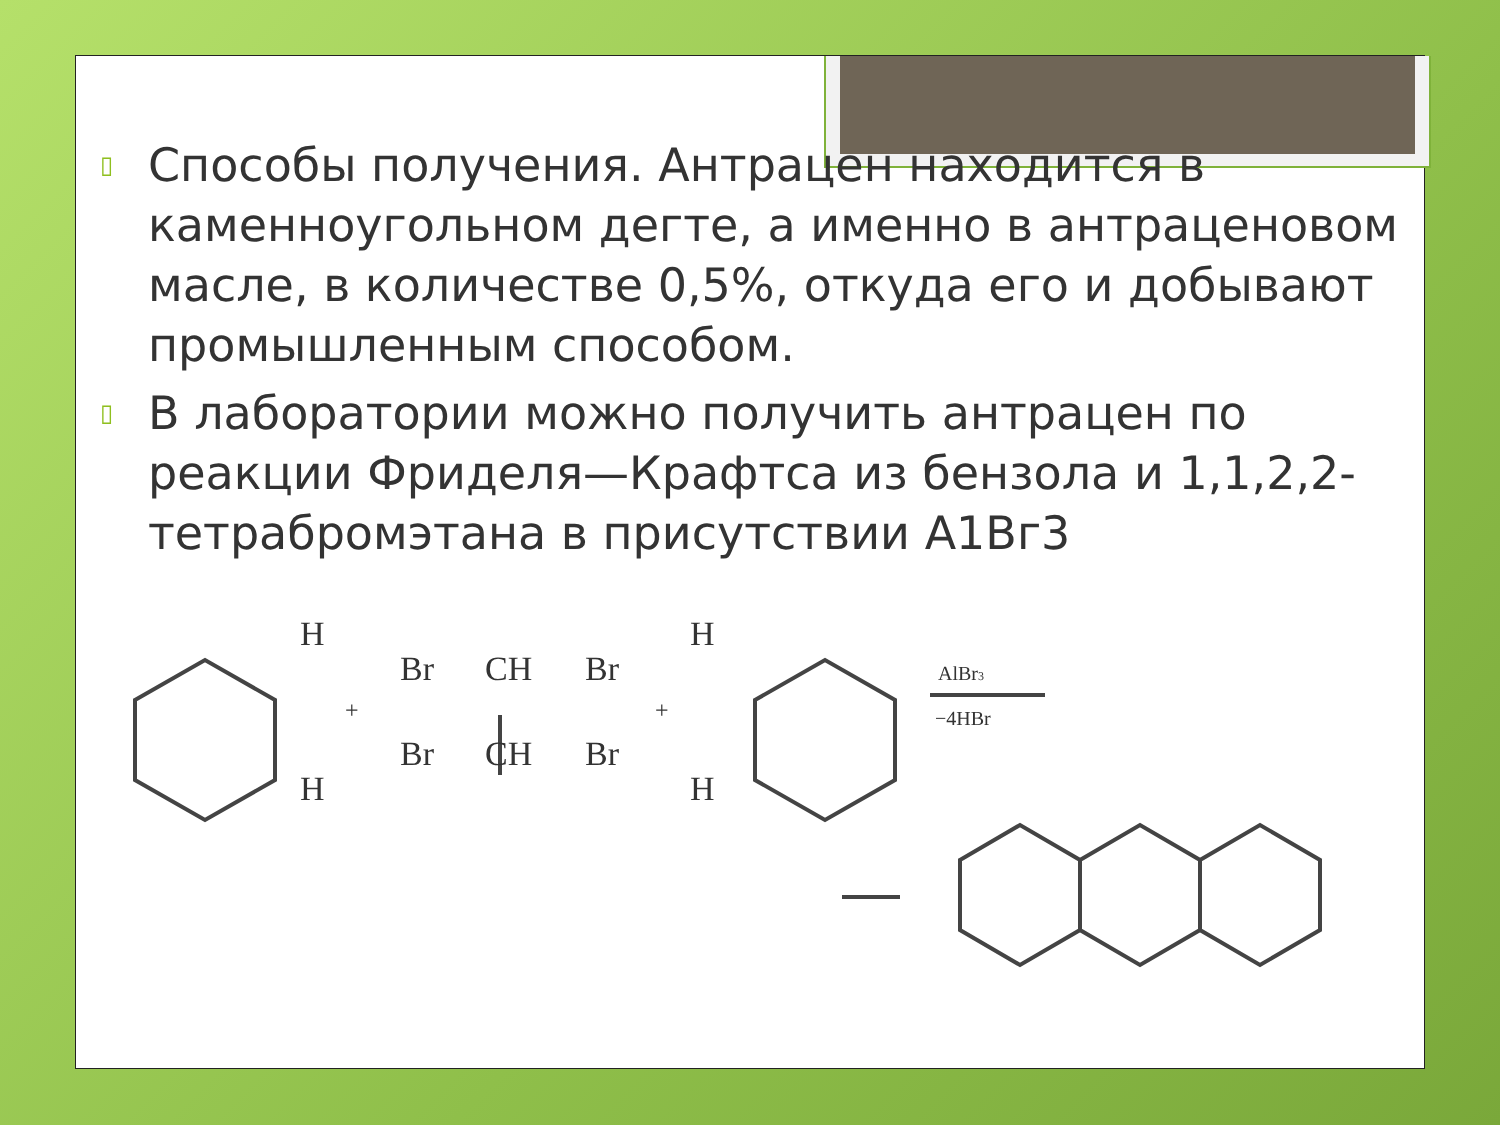▯ Способы получения. Антрацен находится в каменноугольном дегте, а именно в антраценовом масле, в количестве 0,5%, откуда его и добывают промышленным способом.
▯ В лаборатории можно получить антрацен по реакции Фриделя—Крафтса из бензола и 1,1,2,2-тетрабромэтана в присутствии А1Вг3
H
Br
CH
Br
H
H
Br
CH
Br
H
+
+
AlBr3
−4HBr